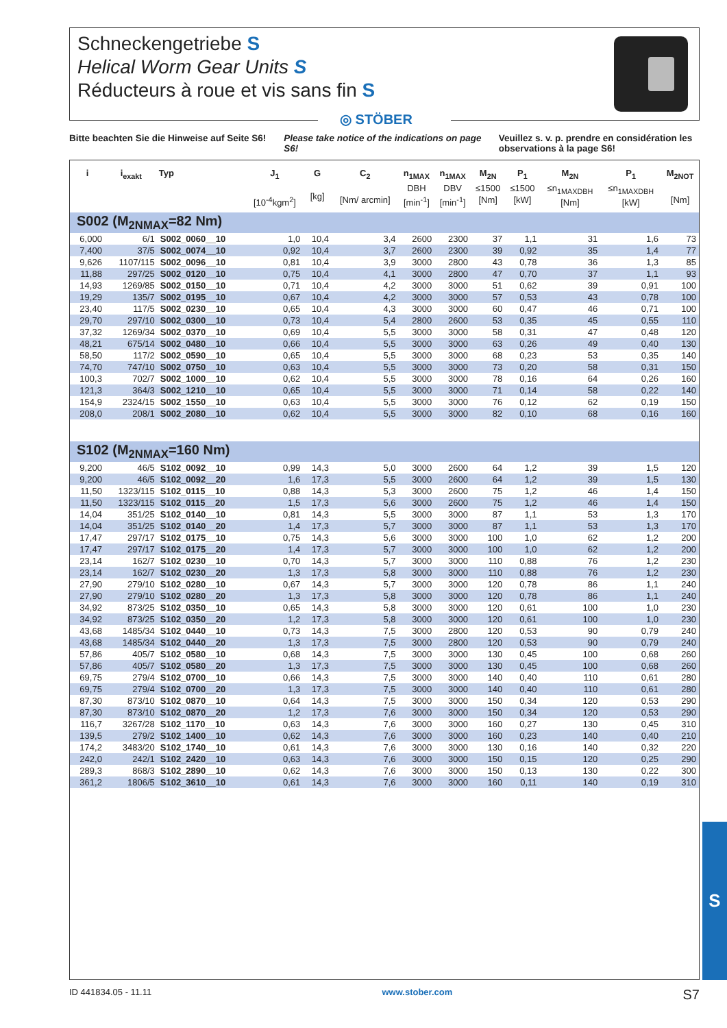Schneckengetriebe S
Helical Worm Gear Units S
Réducteurs à roue et vis sans fin S
◎ STÖBER
Bitte beachten Sie die Hinweise auf Seite S6!
Please take notice of the indications on page S6!
Veuillez s. v. p. prendre en considération les observations à la page S6!
| i | i<sub>exakt</sub> | Typ | J<sub>1</sub> [10<sup>-4</sup>kgm<sup>2</sup>] | G [kg] | C<sub>2</sub> [Nm/ arcmin] | n<sub>1MAX</sub> DBH [min<sup>-1</sup>] | n<sub>1MAX</sub> DBV [min<sup>-1</sup>] | M<sub>2N</sub> ≤1500 [Nm] | P<sub>1</sub> ≤1500 [kW] | M<sub>2N</sub> ≤n<sub>1MAXDBH</sub> [Nm] | P<sub>1</sub> ≤n<sub>1MAXDBH</sub> [kW] | M<sub>2NOT</sub> [Nm] |
| --- | --- | --- | --- | --- | --- | --- | --- | --- | --- | --- | --- | --- |
| S002 (M<sub>2NMAX</sub>=82 Nm) | | | | | | | | | | | | |
| 6,000 | 6/1 | S002_0060__10 | 1,0 | 10,4 | 3,4 | 2600 | 2300 | 37 | 1,1 | 31 | 1,6 | 73 |
| 7,400 | 37/5 | S002_0074__10 | 0,92 | 10,4 | 3,7 | 2600 | 2300 | 39 | 0,92 | 35 | 1,4 | 77 |
| 9,626 | 1107/115 | S002_0096__10 | 0,81 | 10,4 | 3,9 | 3000 | 2800 | 43 | 0,78 | 36 | 1,3 | 85 |
| 11,88 | 297/25 | S002_0120__10 | 0,75 | 10,4 | 4,1 | 3000 | 2800 | 47 | 0,70 | 37 | 1,1 | 93 |
| 14,93 | 1269/85 | S002_0150__10 | 0,71 | 10,4 | 4,2 | 3000 | 3000 | 51 | 0,62 | 39 | 0,91 | 100 |
| 19,29 | 135/7 | S002_0195__10 | 0,67 | 10,4 | 4,2 | 3000 | 3000 | 57 | 0,53 | 43 | 0,78 | 100 |
| 23,40 | 117/5 | S002_0230__10 | 0,65 | 10,4 | 4,3 | 3000 | 3000 | 60 | 0,47 | 46 | 0,71 | 100 |
| 29,70 | 297/10 | S002_0300__10 | 0,73 | 10,4 | 5,4 | 2800 | 2600 | 53 | 0,35 | 45 | 0,55 | 110 |
| 37,32 | 1269/34 | S002_0370__10 | 0,69 | 10,4 | 5,5 | 3000 | 3000 | 58 | 0,31 | 47 | 0,48 | 120 |
| 48,21 | 675/14 | S002_0480__10 | 0,66 | 10,4 | 5,5 | 3000 | 3000 | 63 | 0,26 | 49 | 0,40 | 130 |
| 58,50 | 117/2 | S002_0590__10 | 0,65 | 10,4 | 5,5 | 3000 | 3000 | 68 | 0,23 | 53 | 0,35 | 140 |
| 74,70 | 747/10 | S002_0750__10 | 0,63 | 10,4 | 5,5 | 3000 | 3000 | 73 | 0,20 | 58 | 0,31 | 150 |
| 100,3 | 702/7 | S002_1000__10 | 0,62 | 10,4 | 5,5 | 3000 | 3000 | 78 | 0,16 | 64 | 0,26 | 160 |
| 121,3 | 364/3 | S002_1210__10 | 0,65 | 10,4 | 5,5 | 3000 | 3000 | 71 | 0,14 | 58 | 0,22 | 140 |
| 154,9 | 2324/15 | S002_1550__10 | 0,63 | 10,4 | 5,5 | 3000 | 3000 | 76 | 0,12 | 62 | 0,19 | 150 |
| 208,0 | 208/1 | S002_2080__10 | 0,62 | 10,4 | 5,5 | 3000 | 3000 | 82 | 0,10 | 68 | 0,16 | 160 |
| S102 (M<sub>2NMAX</sub>=160 Nm) | | | | | | | | | | | | |
| 9,200 | 46/5 | S102_0092__10 | 0,99 | 14,3 | 5,0 | 3000 | 2600 | 64 | 1,2 | 39 | 1,5 | 120 |
| 9,200 | 46/5 | S102_0092__20 | 1,6 | 17,3 | 5,5 | 3000 | 2600 | 64 | 1,2 | 39 | 1,5 | 130 |
| 11,50 | 1323/115 | S102_0115__10 | 0,88 | 14,3 | 5,3 | 3000 | 2600 | 75 | 1,2 | 46 | 1,4 | 150 |
| 11,50 | 1323/115 | S102_0115__20 | 1,5 | 17,3 | 5,6 | 3000 | 2600 | 75 | 1,2 | 46 | 1,4 | 150 |
| 14,04 | 351/25 | S102_0140__10 | 0,81 | 14,3 | 5,5 | 3000 | 3000 | 87 | 1,1 | 53 | 1,3 | 170 |
| 14,04 | 351/25 | S102_0140__20 | 1,4 | 17,3 | 5,7 | 3000 | 3000 | 87 | 1,1 | 53 | 1,3 | 170 |
| 17,47 | 297/17 | S102_0175__10 | 0,75 | 14,3 | 5,6 | 3000 | 3000 | 100 | 1,0 | 62 | 1,2 | 200 |
| 17,47 | 297/17 | S102_0175__20 | 1,4 | 17,3 | 5,7 | 3000 | 3000 | 100 | 1,0 | 62 | 1,2 | 200 |
| 23,14 | 162/7 | S102_0230__10 | 0,70 | 14,3 | 5,7 | 3000 | 3000 | 110 | 0,88 | 76 | 1,2 | 230 |
| 23,14 | 162/7 | S102_0230__20 | 1,3 | 17,3 | 5,8 | 3000 | 3000 | 110 | 0,88 | 76 | 1,2 | 230 |
| 27,90 | 279/10 | S102_0280__10 | 0,67 | 14,3 | 5,7 | 3000 | 3000 | 120 | 0,78 | 86 | 1,1 | 240 |
| 27,90 | 279/10 | S102_0280__20 | 1,3 | 17,3 | 5,8 | 3000 | 3000 | 120 | 0,78 | 86 | 1,1 | 240 |
| 34,92 | 873/25 | S102_0350__10 | 0,65 | 14,3 | 5,8 | 3000 | 3000 | 120 | 0,61 | 100 | 1,0 | 230 |
| 34,92 | 873/25 | S102_0350__20 | 1,2 | 17,3 | 5,8 | 3000 | 3000 | 120 | 0,61 | 100 | 1,0 | 230 |
| 43,68 | 1485/34 | S102_0440__10 | 0,73 | 14,3 | 7,5 | 3000 | 2800 | 120 | 0,53 | 90 | 0,79 | 240 |
| 43,68 | 1485/34 | S102_0440__20 | 1,3 | 17,3 | 7,5 | 3000 | 2800 | 120 | 0,53 | 90 | 0,79 | 240 |
| 57,86 | 405/7 | S102_0580__10 | 0,68 | 14,3 | 7,5 | 3000 | 3000 | 130 | 0,45 | 100 | 0,68 | 260 |
| 57,86 | 405/7 | S102_0580__20 | 1,3 | 17,3 | 7,5 | 3000 | 3000 | 130 | 0,45 | 100 | 0,68 | 260 |
| 69,75 | 279/4 | S102_0700__10 | 0,66 | 14,3 | 7,5 | 3000 | 3000 | 140 | 0,40 | 110 | 0,61 | 280 |
| 69,75 | 279/4 | S102_0700__20 | 1,3 | 17,3 | 7,5 | 3000 | 3000 | 140 | 0,40 | 110 | 0,61 | 280 |
| 87,30 | 873/10 | S102_0870__10 | 0,64 | 14,3 | 7,5 | 3000 | 3000 | 150 | 0,34 | 120 | 0,53 | 290 |
| 87,30 | 873/10 | S102_0870__20 | 1,2 | 17,3 | 7,6 | 3000 | 3000 | 150 | 0,34 | 120 | 0,53 | 290 |
| 116,7 | 3267/28 | S102_1170__10 | 0,63 | 14,3 | 7,6 | 3000 | 3000 | 160 | 0,27 | 130 | 0,45 | 310 |
| 139,5 | 279/2 | S102_1400__10 | 0,62 | 14,3 | 7,6 | 3000 | 3000 | 160 | 0,23 | 140 | 0,40 | 210 |
| 174,2 | 3483/20 | S102_1740__10 | 0,61 | 14,3 | 7,6 | 3000 | 3000 | 130 | 0,16 | 140 | 0,32 | 220 |
| 242,0 | 242/1 | S102_2420__10 | 0,63 | 14,3 | 7,6 | 3000 | 3000 | 150 | 0,15 | 120 | 0,25 | 290 |
| 289,3 | 868/3 | S102_2890__10 | 0,62 | 14,3 | 7,6 | 3000 | 3000 | 150 | 0,13 | 130 | 0,22 | 300 |
| 361,2 | 1806/5 | S102_3610__10 | 0,61 | 14,3 | 7,6 | 3000 | 3000 | 160 | 0,11 | 140 | 0,19 | 310 |
ID 441834.05 - 11.11 www.stober.com S7
S